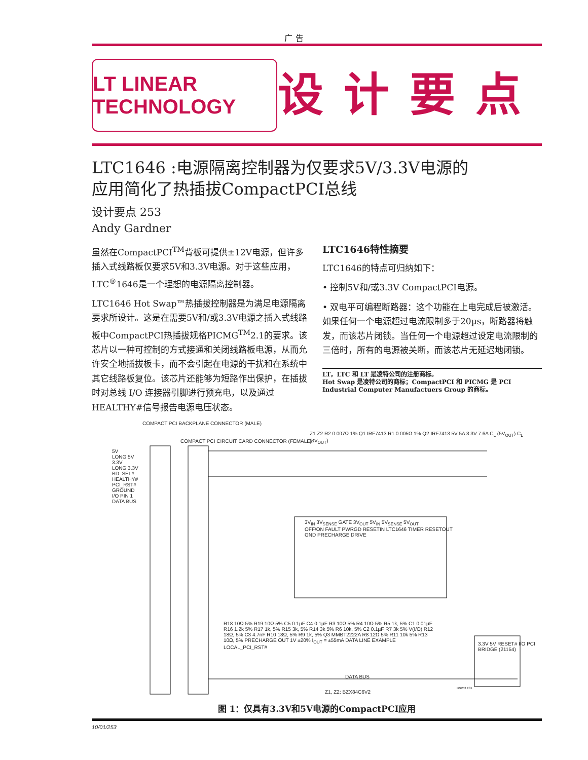广 告
LT LINEAR TECHNOLOGY
设计要点
LTC1646 :电源隔离控制器为仅要求5V/3.3V电源的
应用简化了热插拔CompactPCI总线
设计要点 253
Andy Gardner
虽然在CompactPCI<sup>TM</sup>背板可提供±12V电源，但许多插入式线路板仅要求5V和3.3V电源。对于这些应用，LTC<sup>®</sup>1646是一个理想的电源隔离控制器。
LTC1646 Hot Swap™热插拔控制器是为满足电源隔离要求所设计。这是在需要5V和/或3.3V电源之插入式线路板中CompactPCI热插拔规格PICMG<sup>TM</sup>2.1的要求。该芯片以一种可控制的方式接通和关闭线路板电源，从而允许安全地插拔板卡，而不会引起在电源的干扰和在系统中其它线路板复位。该芯片还能够为短路作出保护，在插拔时对总线 I/O 连接器引脚进行预充电，以及通过HEALTHY#信号报告电源电压状态。
LTC1646特性摘要
LTC1646的特点可归纳如下：
• 控制5V和/或3.3V CompactPCI电源。
• 双电平可编程断路器：这个功能在上电完成后被激活。如果任何一个电源超过电流限制多于20µs，断路器将触发，而该芯片闭锁。当任何一个电源超过设定电流限制的三倍时，所有的电源被关断，而该芯片无延迟地闭锁。
LT，LTC 和 LT 是凌特公司的注册商标。
Hot Swap 是凌特公司的商标；CompactPCI 和 PICMG 是 PCI Industrial Computer Manufactuers Group 的商标。
COMPACT PCI BACKPLANE CONNECTOR (MALE)
COMPACT PCI CIRCUIT CARD CONNECTOR (FEMALE)
5V
LONG 5V
3.3V
LONG 3.3V
BD_SEL#
HEALTHY#
PCI_RST#
GROUND
I/O PIN 1
DATA BUS
3V<sub>IN</sub> 3V<sub>SENSE</sub> GATE 3V<sub>OUT</sub> 5V<sub>IN</sub> 5V<sub>SENSE</sub> 5V<sub>OUT</sub>
OFF/ON FAULT PWRGD RESETIN LTC1646 TIMER RESETOUT
GND PRECHARGE DRIVE
Z1 Z2 R2 0.007Ω 1% Q1 IRF7413 R1 0.005Ω 1% Q2 IRF7413 5V 5A 3.3V 7.6A C<sub>L</sub> (5V<sub>OUT</sub>) C<sub>L</sub> (3V<sub>OUT</sub>)
R18 10Ω 5% R19 10Ω 5% C5 0.1µF C4 0.1µF R3 10Ω 5% R4 10Ω 5% R5 1k, 5% C1 0.01µF R16 1.2k 5% R17 1k, 5% R15 3k, 5% R14 3k 5% R6 10k, 5% C2 0.1µF R7 3k 5% V(I/O) R12 18Ω, 5% C3 4.7nF R10 18Ω, 5% R9 1k, 5% Q3 MMBT2222A R8 12Ω 5% R11 10k 5% R13 10Ω, 5% PRECHARGE OUT 1V ±20% I<sub>OUT</sub> = ±55mA DATA LINE EXAMPLE LOCAL_PCI_RST#
3.3V 5V RESET# I/O PCI BRIDGE (21154)
DATA BUS
Z1, Z2: BZX84C6V2
DN253 F01
图 1：仅具有3.3V和5V电源的CompactPCI应用
10/01/253